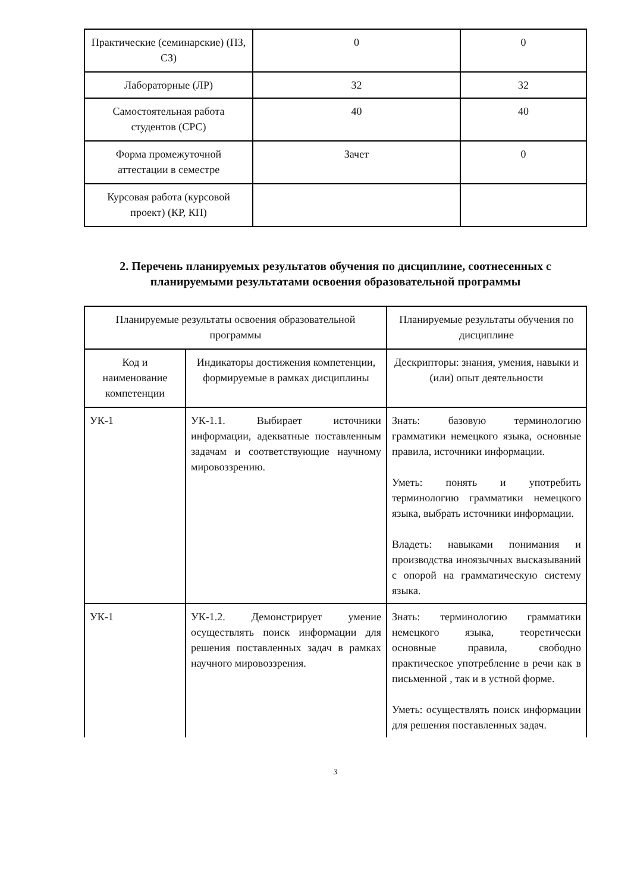| Практические (семинарские) (ПЗ, СЗ) | 0 | 0 |
| Лабораторные (ЛР) | 32 | 32 |
| Самостоятельная работа студентов (СРС) | 40 | 40 |
| Форма промежуточной аттестации в семестре | Зачет | 0 |
| Курсовая работа (курсовой проект) (КР, КП) | | |
2. Перечень планируемых результатов обучения по дисциплине, соотнесенных с планируемыми результатами освоения образовательной программы
| Планируемые результаты освоения образовательной программы | | Планируемые результаты обучения по дисциплине |
| Код и наименование компетенции | Индикаторы достижения компетенции, формируемые в рамках дисциплины | Дескрипторы: знания, умения, навыки и (или) опыт деятельности |
| УК-1 | УК-1.1. Выбирает источники информации, адекватные поставленным задачам и соответствующие научному мировоззрению. | Знать: базовую терминологию грамматики немецкого языка, основные правила, источники информации. Уметь: понять и употребить терминологию грамматики немецкого языка, выбрать источники информации. Владеть: навыками понимания и производства иноязычных высказываний с опорой на грамматическую систему языка. |
| УК-1 | УК-1.2. Демонстрирует умение осуществлять поиск информации для решения поставленных задач в рамках научного мировоззрения. | Знать: терминологию грамматики немецкого языка, теоретически основные правила, свободно практическое употребление в речи как в письменной , так и в устной форме. Уметь: осуществлять поиск информации для решения поставленных задач. |
3